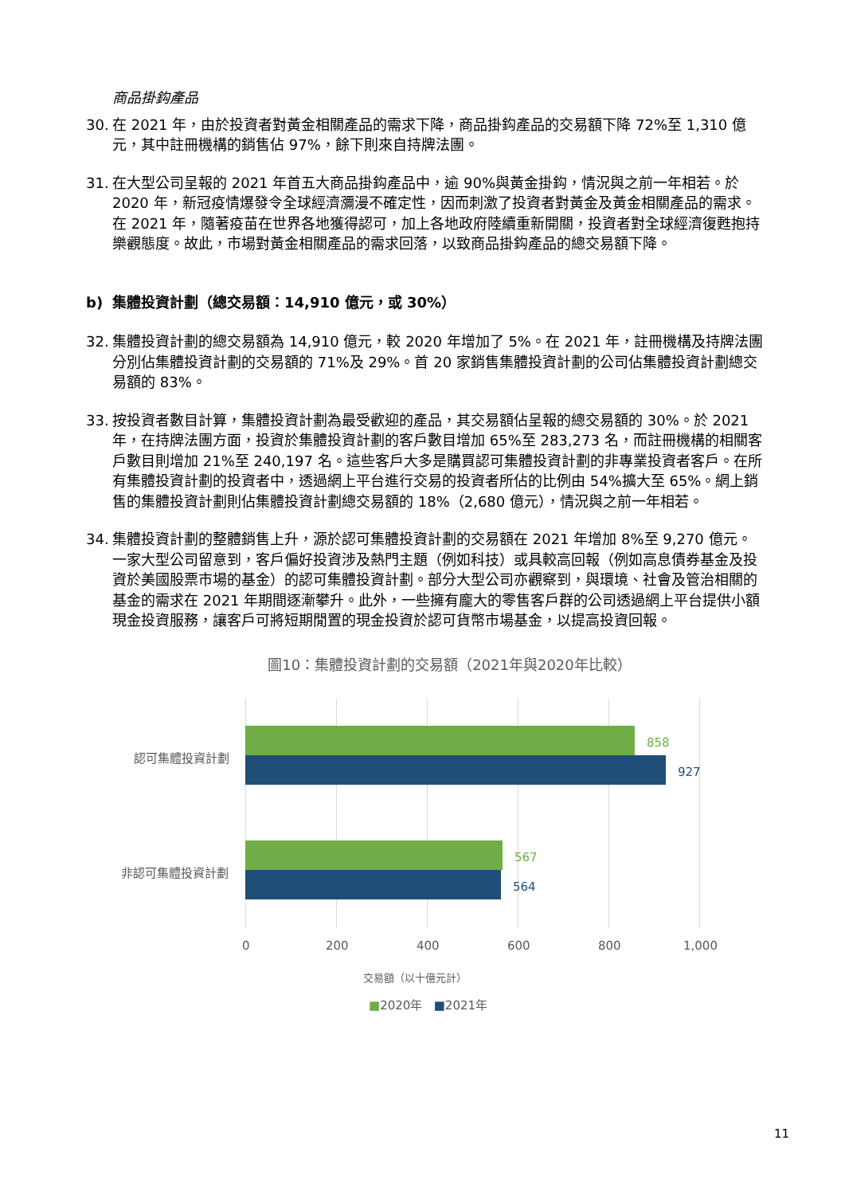商品掛鈎產品
30. 在 2021 年，由於投資者對黃金相關產品的需求下降，商品掛鈎產品的交易額下降 72%至 1,310 億元，其中註冊機構的銷售佔 97%，餘下則來自持牌法團。
31. 在大型公司呈報的 2021 年首五大商品掛鈎產品中，逾 90%與黃金掛鈎，情況與之前一年相若。於 2020 年，新冠疫情爆發令全球經濟瀰漫不確定性，因而刺激了投資者對黃金及黃金相關產品的需求。在 2021 年，隨著疫苗在世界各地獲得認可，加上各地政府陸續重新開關，投資者對全球經濟復甦抱持樂觀態度。故此，市場對黃金相關產品的需求回落，以致商品掛鈎產品的總交易額下降。
b) 集體投資計劃（總交易額：14,910 億元，或 30%）
32. 集體投資計劃的總交易額為 14,910 億元，較 2020 年增加了 5%。在 2021 年，註冊機構及持牌法團分別佔集體投資計劃的交易額的 71%及 29%。首 20 家銷售集體投資計劃的公司佔集體投資計劃總交易額的 83%。
33. 按投資者數目計算，集體投資計劃為最受歡迎的產品，其交易額佔呈報的總交易額的 30%。於 2021 年，在持牌法團方面，投資於集體投資計劃的客戶數目增加 65%至 283,273 名，而註冊機構的相關客戶數目則增加 21%至 240,197 名。這些客戶大多是購買認可集體投資計劃的非專業投資者客戶。在所有集體投資計劃的投資者中，透過網上平台進行交易的投資者所佔的比例由 54%擴大至 65%。網上銷售的集體投資計劃則佔集體投資計劃總交易額的 18%（2,680 億元），情況與之前一年相若。
34. 集體投資計劃的整體銷售上升，源於認可集體投資計劃的交易額在 2021 年增加 8%至 9,270 億元。一家大型公司留意到，客戶偏好投資涉及熱門主題（例如科技）或具較高回報（例如高息債券基金及投資於美國股票市場的基金）的認可集體投資計劃。部分大型公司亦觀察到，與環境、社會及管治相關的基金的需求在 2021 年期間逐漸攀升。此外，一些擁有龐大的零售客戶群的公司透過網上平台提供小額現金投資服務，讓客戶可將短期閒置的現金投資於認可貨幣市場基金，以提高投資回報。
圖10：集體投資計劃的交易額（2021年與2020年比較）
認可集體投資計劃
858
927
非認可集體投資計劃
567
564
0 200 400 600 800 1,000
交易額（以十億元計）
■2020年 ■2021年
11